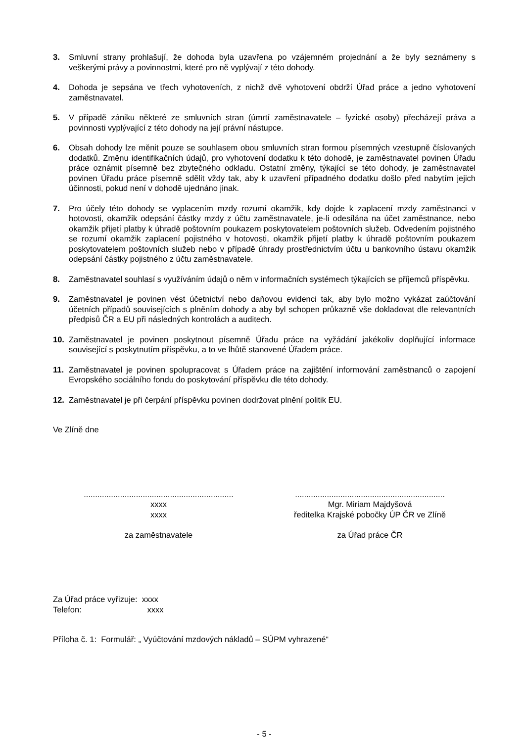3. Smluvní strany prohlašují, že dohoda byla uzavřena po vzájemném projednání a že byly seznámeny s veškerými právy a povinnostmi, které pro ně vyplývají z této dohody.
4. Dohoda je sepsána ve třech vyhotoveních, z nichž dvě vyhotovení obdrží Úřad práce a jedno vyhotovení zaměstnavatel.
5. V případě zániku některé ze smluvních stran (úmrtí zaměstnavatele – fyzické osoby) přecházejí práva a povinnosti vyplývající z této dohody na její právní nástupce.
6. Obsah dohody lze měnit pouze se souhlasem obou smluvních stran formou písemných vzestupně číslovaných dodatků. Změnu identifikačních údajů, pro vyhotovení dodatku k této dohodě, je zaměstnavatel povinen Úřadu práce oznámit písemně bez zbytečného odkladu. Ostatní změny, týkající se této dohody, je zaměstnavatel povinen Úřadu práce písemně sdělit vždy tak, aby k uzavření případného dodatku došlo před nabytím jejich účinnosti, pokud není v dohodě ujednáno jinak.
7. Pro účely této dohody se vyplacením mzdy rozumí okamžik, kdy dojde k zaplacení mzdy zaměstnanci v hotovosti, okamžik odepsání částky mzdy z účtu zaměstnavatele, je-li odesílána na účet zaměstnance, nebo okamžik přijetí platby k úhradě poštovním poukazem poskytovatelem poštovních služeb. Odvedením pojistného se rozumí okamžik zaplacení pojistného v hotovosti, okamžik přijetí platby k úhradě poštovním poukazem poskytovatelem poštovních služeb nebo v případě úhrady prostřednictvím účtu u bankovního ústavu okamžik odepsání částky pojistného z účtu zaměstnavatele.
8. Zaměstnavatel souhlasí s využíváním údajů o něm v informačních systémech týkajících se příjemců příspěvku.
9. Zaměstnavatel je povinen vést účetnictví nebo daňovou evidenci tak, aby bylo možno vykázat zaúčtování účetních případů souvisejících s plněním dohody a aby byl schopen průkazně vše dokladovat dle relevantních předpisů ČR a EU při následných kontrolách a auditech.
10. Zaměstnavatel je povinen poskytnout písemně Úřadu práce na vyžádání jakékoliv doplňující informace související s poskytnutím příspěvku, a to ve lhůtě stanovené Úřadem práce.
11. Zaměstnavatel je povinen spolupracovat s Úřadem práce na zajištění informování zaměstnanců o zapojení Evropského sociálního fondu do poskytování příspěvku dle této dohody.
12. Zaměstnavatel je při čerpání příspěvku povinen dodržovat plnění politik EU.
Ve Zlíně dne
..................................................................
xxxx
xxxx
za zaměstnavatele
..................................................................
Mgr. Miriam Majdyšová
ředitelka Krajské pobočky ÚP ČR ve Zlíně
za Úřad práce ČR
Za Úřad práce vyřizuje: xxxx
Telefon: xxxx
Příloha č. 1: Formulář: „ Vyúčtování mzdových nákladů – SÚPM vyhrazené“
- 5 -